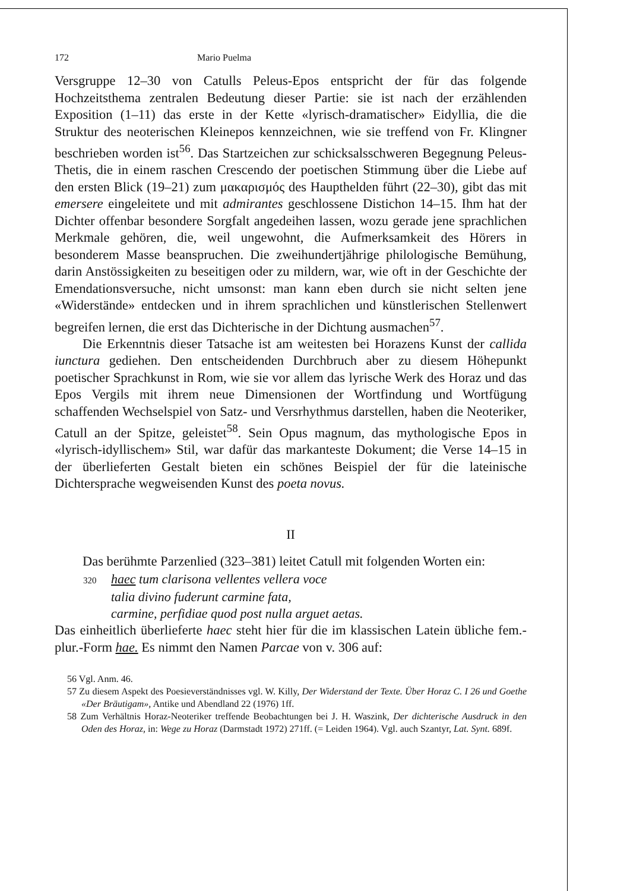172 Mario Puelma
Versgruppe 12–30 von Catulls Peleus-Epos entspricht der für das folgende Hochzeitsthema zentralen Bedeutung dieser Partie: sie ist nach der erzählenden Exposition (1–11) das erste in der Kette «lyrisch-dramatischer» Eidyllia, die die Struktur des neoterischen Kleinepos kennzeichnen, wie sie treffend von Fr. Klingner beschrieben worden ist<sup>56</sup>. Das Startzeichen zur schicksalsschweren Begegnung Peleus-Thetis, die in einem raschen Crescendo der poetischen Stimmung über die Liebe auf den ersten Blick (19–21) zum μακαρισμός des Haupthelden führt (22–30), gibt das mit emersere eingeleitete und mit admirantes geschlossene Distichon 14–15. Ihm hat der Dichter offenbar besondere Sorgfalt angedeihen lassen, wozu gerade jene sprachlichen Merkmale gehören, die, weil ungewohnt, die Aufmerksamkeit des Hörers in besonderem Masse beanspruchen. Die zweihundertjährige philologische Bemühung, darin Anstössigkeiten zu beseitigen oder zu mildern, war, wie oft in der Geschichte der Emendationsversuche, nicht umsonst: man kann eben durch sie nicht selten jene «Widerstände» entdecken und in ihrem sprachlichen und künstlerischen Stellenwert begreifen lernen, die erst das Dichterische in der Dichtung ausmachen<sup>57</sup>.
Die Erkenntnis dieser Tatsache ist am weitesten bei Horazens Kunst der callida iunctura gediehen. Den entscheidenden Durchbruch aber zu diesem Höhepunkt poetischer Sprachkunst in Rom, wie sie vor allem das lyrische Werk des Horaz und das Epos Vergils mit ihrem neue Dimensionen der Wortfindung und Wortfügung schaffenden Wechselspiel von Satz- und Versrhythmus darstellen, haben die Neoteriker, Catull an der Spitze, geleistet<sup>58</sup>. Sein Opus magnum, das mythologische Epos in «lyrisch-idyllischem» Stil, war dafür das markanteste Dokument; die Verse 14–15 in der überlieferten Gestalt bieten ein schönes Beispiel der für die lateinische Dichtersprache wegweisenden Kunst des poeta novus.
II
Das berühmte Parzenlied (323–381) leitet Catull mit folgenden Worten ein:
320 haec tum clarisona vellentes vellera voce
talia divino fuderunt carmine fata,
carmine, perfidiae quod post nulla arguet aetas.
Das einheitlich überlieferte haec steht hier für die im klassischen Latein übliche fem.-plur.-Form hae. Es nimmt den Namen Parcae von v. 306 auf:
56 Vgl. Anm. 46.
57 Zu diesem Aspekt des Poesieverständnisses vgl. W. Killy, Der Widerstand der Texte. Über Horaz C. I 26 und Goethe «Der Bräutigam», Antike und Abendland 22 (1976) 1ff.
58 Zum Verhältnis Horaz-Neoteriker treffende Beobachtungen bei J. H. Waszink, Der dichterische Ausdruck in den Oden des Horaz, in: Wege zu Horaz (Darmstadt 1972) 271ff. (= Leiden 1964). Vgl. auch Szantyr, Lat. Synt. 689f.